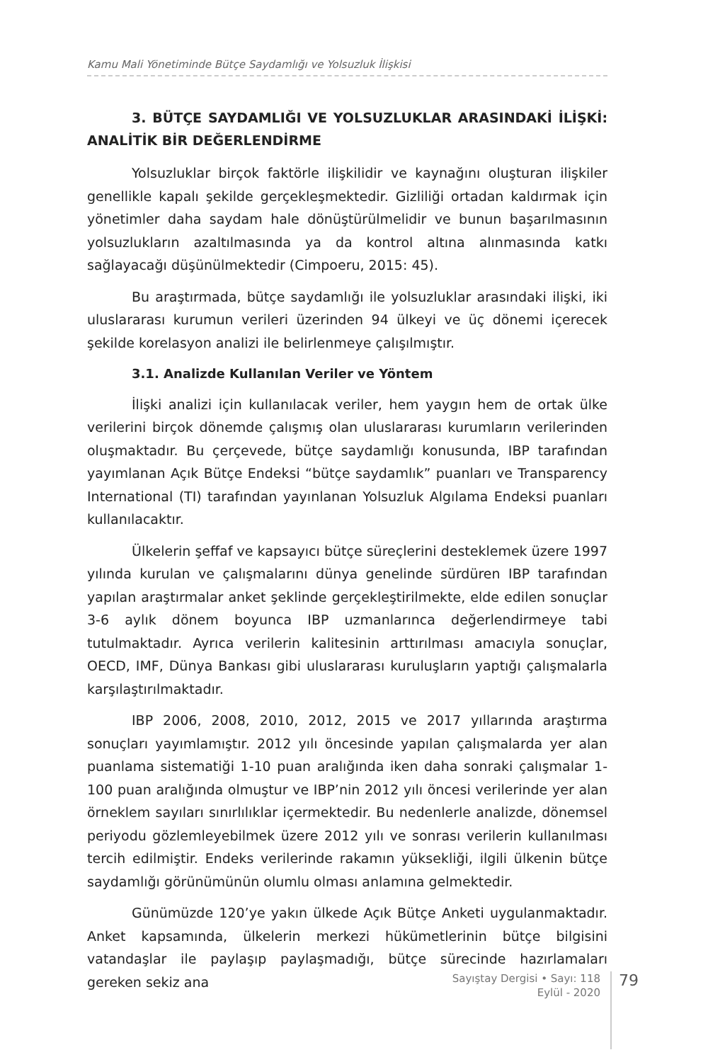Kamu Mali Yönetiminde Bütçe Saydamlığı ve Yolsuzluk İlişkisi
3. BÜTÇE SAYDAMLIĞI VE YOLSUZLUKLAR ARASINDAKİ İLİŞKİ: ANALİTİK BİR DEĞERLENDİRME
Yolsuzluklar birçok faktörle ilişkilidir ve kaynağını oluşturan ilişkiler genellikle kapalı şekilde gerçekleşmektedir. Gizliliği ortadan kaldırmak için yönetimler daha saydam hale dönüştürülmelidir ve bunun başarılmasının yolsuzlukların azaltılmasında ya da kontrol altına alınmasında katkı sağlayacağı düşünülmektedir (Cimpoeru, 2015: 45).
Bu araştırmada, bütçe saydamlığı ile yolsuzluklar arasındaki ilişki, iki uluslararası kurumun verileri üzerinden 94 ülkeyi ve üç dönemi içerecek şekilde korelasyon analizi ile belirlenmeye çalışılmıştır.
3.1. Analizde Kullanılan Veriler ve Yöntem
İlişki analizi için kullanılacak veriler, hem yaygın hem de ortak ülke verilerini birçok dönemde çalışmış olan uluslararası kurumların verilerinden oluşmaktadır. Bu çerçevede, bütçe saydamlığı konusunda, IBP tarafından yayımlanan Açık Bütçe Endeksi “bütçe saydamlık” puanları ve Transparency International (TI) tarafından yayınlanan Yolsuzluk Algılama Endeksi puanları kullanılacaktır.
Ülkelerin şeffaf ve kapsayıcı bütçe süreçlerini desteklemek üzere 1997 yılında kurulan ve çalışmalarını dünya genelinde sürdüren IBP tarafından yapılan araştırmalar anket şeklinde gerçekleştirilmekte, elde edilen sonuçlar 3-6 aylık dönem boyunca IBP uzmanlarınca değerlendirmeye tabi tutulmaktadır. Ayrıca verilerin kalitesinin arttırılması amacıyla sonuçlar, OECD, IMF, Dünya Bankası gibi uluslararası kuruluşların yaptığı çalışmalarla karşılaştırılmaktadır.
IBP 2006, 2008, 2010, 2012, 2015 ve 2017 yıllarında araştırma sonuçları yayımlamıştır. 2012 yılı öncesinde yapılan çalışmalarda yer alan puanlama sistematiği 1-10 puan aralığında iken daha sonraki çalışmalar 1-100 puan aralığında olmuştur ve IBP’nin 2012 yılı öncesi verilerinde yer alan örneklem sayıları sınırlılıklar içermektedir. Bu nedenlerle analizde, dönemsel periyodu gözlemleyebilmek üzere 2012 yılı ve sonrası verilerin kullanılması tercih edilmiştir. Endeks verilerinde rakamın yüksekliği, ilgili ülkenin bütçe saydamlığı görünümünün olumlu olması anlamına gelmektedir.
Günümüzde 120’ye yakın ülkede Açık Bütçe Anketi uygulanmaktadır. Anket kapsamında, ülkelerin merkezi hükümetlerinin bütçe bilgisini vatandaşlar ile paylaşıp paylaşmadığı, bütçe sürecinde hazırlamaları gereken sekiz ana
Sayıştay Dergisi • Sayı: 118
Eylül - 2020
79